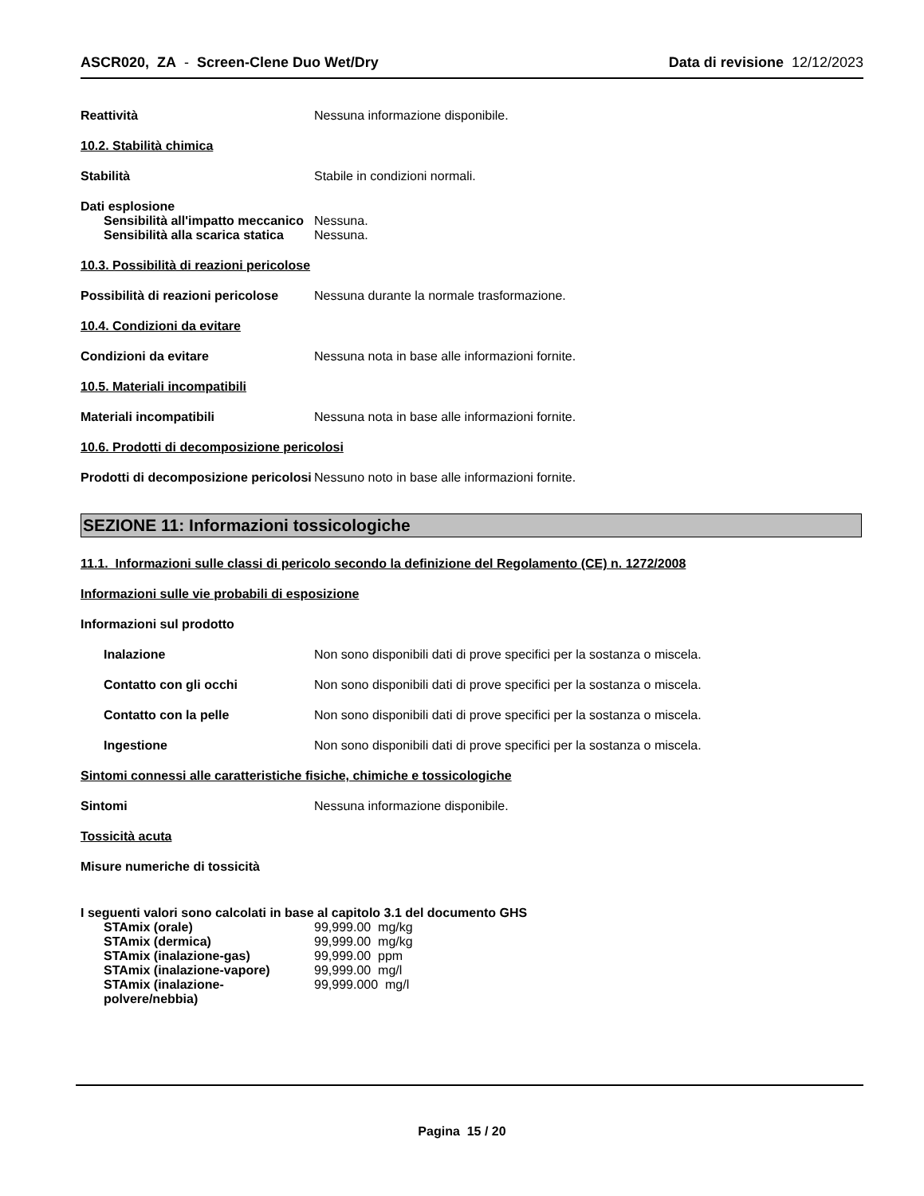ASCR020, ZA - Screen-Clene Duo Wet/Dry
Data di revisione 12/12/2023
Reattività Nessuna informazione disponibile.
10.2. Stabilità chimica
Stabilità Stabile in condizioni normali.
Dati esplosione
Sensibilità all'impatto meccanico
Nessuna.
Sensibilità alla scarica statica
Nessuna.
10.3. Possibilità di reazioni pericolose
Possibilità di reazioni pericolose
Nessuna durante la normale trasformazione.
10.4. Condizioni da evitare
Condizioni da evitare Nessuna nota in base alle informazioni fornite.
10.5. Materiali incompatibili
Materiali incompatibili Nessuna nota in base alle informazioni fornite.
10.6. Prodotti di decomposizione pericolosi
Prodotti di decomposizione pericolosi
Nessuno noto in base alle informazioni fornite.
SEZIONE 11: Informazioni tossicologiche
11.1. Informazioni sulle classi di pericolo secondo la definizione del Regolamento (CE) n. 1272/2008
Informazioni sulle vie probabili di esposizione
Informazioni sul prodotto
Inalazione Non sono disponibili dati di prove specifici per la sostanza o miscela.
Contatto con gli occhi Non sono disponibili dati di prove specifici per la sostanza o miscela.
Contatto con la pelle Non sono disponibili dati di prove specifici per la sostanza o miscela.
Ingestione Non sono disponibili dati di prove specifici per la sostanza o miscela.
Sintomi connessi alle caratteristiche fisiche, chimiche e tossicologiche
Sintomi Nessuna informazione disponibile.
Tossicità acuta
Misure numeriche di tossicità
I seguenti valori sono calcolati in base al capitolo 3.1 del documento GHS
STAmix (orale) 99,999.00 mg/kg
STAmix (dermica) 99,999.00 mg/kg
STAmix (inalazione-gas) 99,999.00 ppm
STAmix (inalazione-vapore) 99,999.00 mg/l
STAmix (inalazione-polvere/nebbia)
99,999.000 mg/l
Pagina 15 / 20